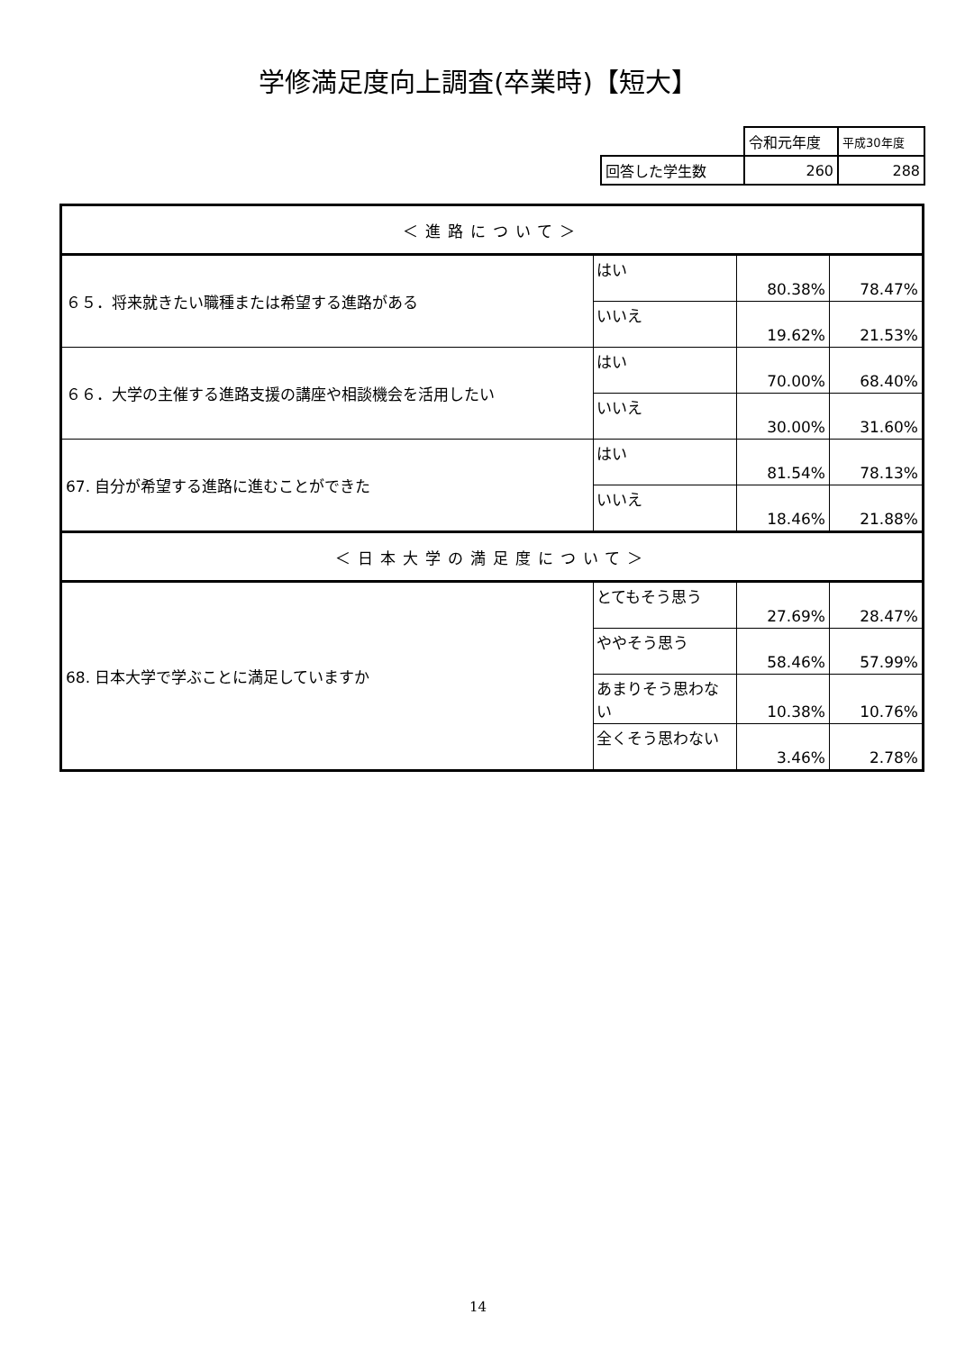学修満足度向上調査(卒業時)【短大】
| | 令和元年度 | 平成30年度 |
| 回答した学生数 | 260 | 288 |
| ＜進路について＞ | | | |
| ６５．将来就きたい職種または希望する進路がある | はい | 80.38% | 78.47% |
| | いいえ | 19.62% | 21.53% |
| ６６．大学の主催する進路支援の講座や相談機会を活用したい | はい | 70.00% | 68.40% |
| | いいえ | 30.00% | 31.60% |
| 67. 自分が希望する進路に進むことができた | はい | 81.54% | 78.13% |
| | いいえ | 18.46% | 21.88% |
| ＜日本大学の満足度について＞ | | | |
| 68. 日本大学で学ぶことに満足していますか | とてもそう思う | 27.69% | 28.47% |
| | ややそう思う | 58.46% | 57.99% |
| | あまりそう思わない | 10.38% | 10.76% |
| | 全くそう思わない | 3.46% | 2.78% |
14